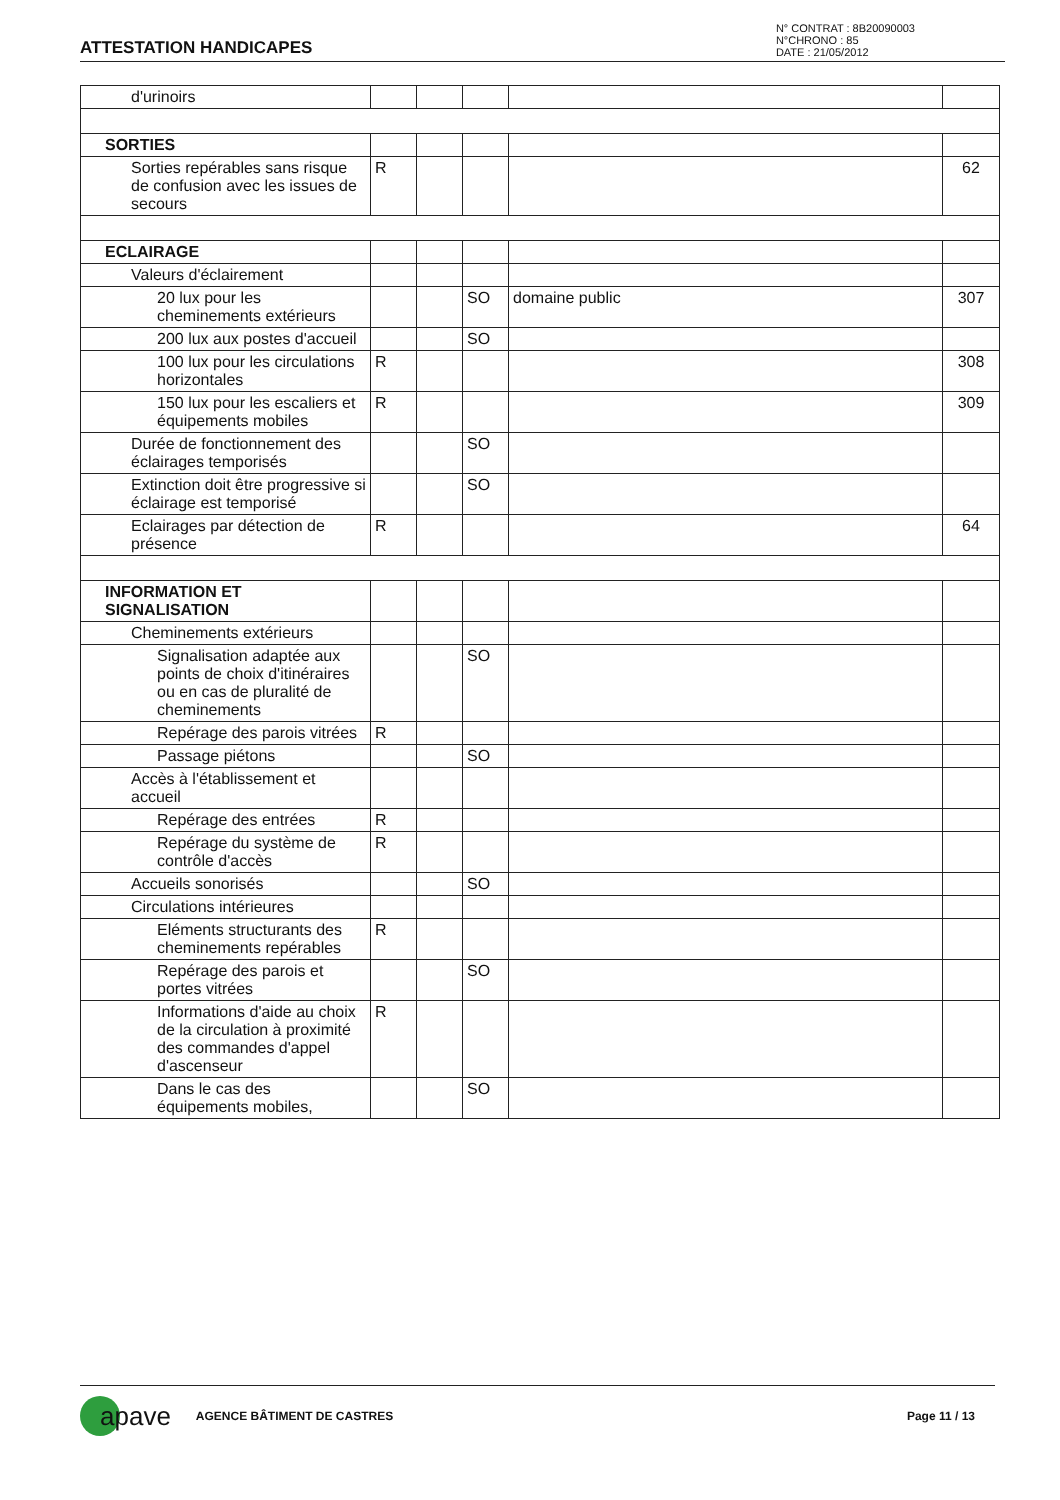ATTESTATION HANDICAPES
N° CONTRAT : 8B20090003
N°CHRONO : 85
DATE : 21/05/2012
| d'urinoirs | | | | | |
| SORTIES | | | | | |
| Sorties repérables sans risque de confusion avec les issues de secours | R | | | | 62 |
| ECLAIRAGE | | | | | |
| Valeurs d'éclairement | | | | | |
| 20 lux pour les cheminements extérieurs | | | SO | domaine public | 307 |
| 200 lux aux postes d'accueil | | | SO | | |
| 100 lux pour les circulations horizontales | R | | | | 308 |
| 150 lux pour les escaliers et équipements mobiles | R | | | | 309 |
| Durée de fonctionnement des éclairages temporisés | | | SO | | |
| Extinction doit être progressive si éclairage est temporisé | | | SO | | |
| Eclairages par détection de présence | R | | | | 64 |
| INFORMATION ET SIGNALISATION | | | | | |
| Cheminements extérieurs | | | | | |
| Signalisation adaptée aux points de choix d'itinéraires ou en cas de pluralité de cheminements | | | SO | | |
| Repérage des parois vitrées | R | | | | |
| Passage piétons | | | SO | | |
| Accès à l'établissement et accueil | | | | | |
| Repérage des entrées | R | | | | |
| Repérage du système de contrôle d'accès | R | | | | |
| Accueils sonorisés | | | SO | | |
| Circulations intérieures | | | | | |
| Eléments structurants des cheminements repérables | R | | | | |
| Repérage des parois et portes vitrées | | | SO | | |
| Informations d'aide au choix de la circulation à proximité des commandes d'appel d'ascenseur | R | | | | |
| Dans le cas des équipements mobiles, | | | SO | | |
apave
AGENCE BÂTIMENT DE CASTRES Page 11 / 13